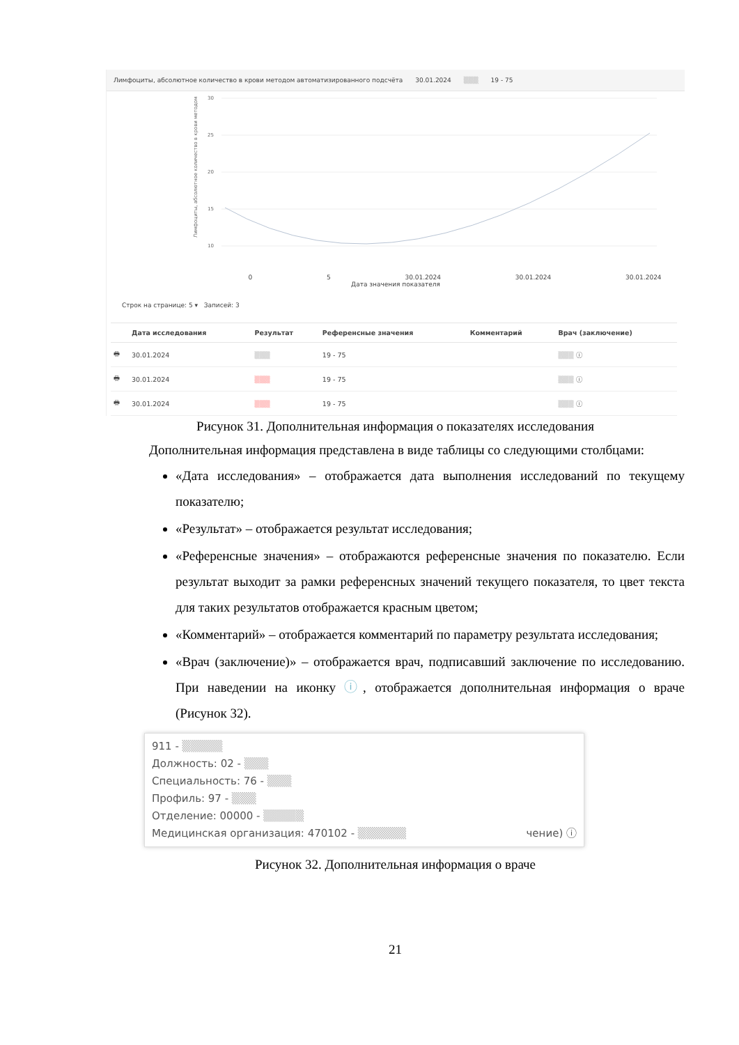Лимфоциты, абсолютное количество в крови методом автоматизированного подсчёта 30.01.2024 ▒▒▒ 19 - 75
Лимфоциты, абсолютное количество в крови методом
30
25
20
15
10
0 5 30.01.2024 30.01.2024 30.01.2024
Дата значения показателя
Строк на странице: 5 ▾ Записей: 3
| | Дата исследования | Результат | Референсные значения | Комментарий | Врач (заключение) |
| --- | --- | --- | --- | --- | --- |
| 🖶 | 30.01.2024 | ▒▒▒ | 19 - 75 | | ▒▒▒ ⓘ |
| 🖶 | 30.01.2024 | ▒▒▒ | 19 - 75 | | ▒▒▒ ⓘ |
| 🖶 | 30.01.2024 | ▒▒▒ | 19 - 75 | | ▒▒▒ ⓘ |
Рисунок 31. Дополнительная информация о показателях исследования
Дополнительная информация представлена в виде таблицы со следующими столбцами:
«Дата исследования» – отображается дата выполнения исследований по текущему показателю;
«Результат» – отображается результат исследования;
«Референсные значения» – отображаются референсные значения по показателю. Если результат выходит за рамки референсных значений текущего показателя, то цвет текста для таких результатов отображается красным цветом;
«Комментарий» – отображается комментарий по параметру результата исследования;
«Врач (заключение)» – отображается врач, подписавший заключение по исследованию. При наведении на иконку ⓘ, отображается дополнительная информация о враче (Рисунок 32).
911 - ▒▒▒▒▒
Должность: 02 - ▒▒▒
Специальность: 76 - ▒▒▒
Профиль: 97 - ▒▒▒
Отделение: 00000 - ▒▒▒▒▒
Медицинская организация: 470102 - ▒▒▒▒▒▒ чение) ⓘ
Рисунок 32. Дополнительная информация о враче
21